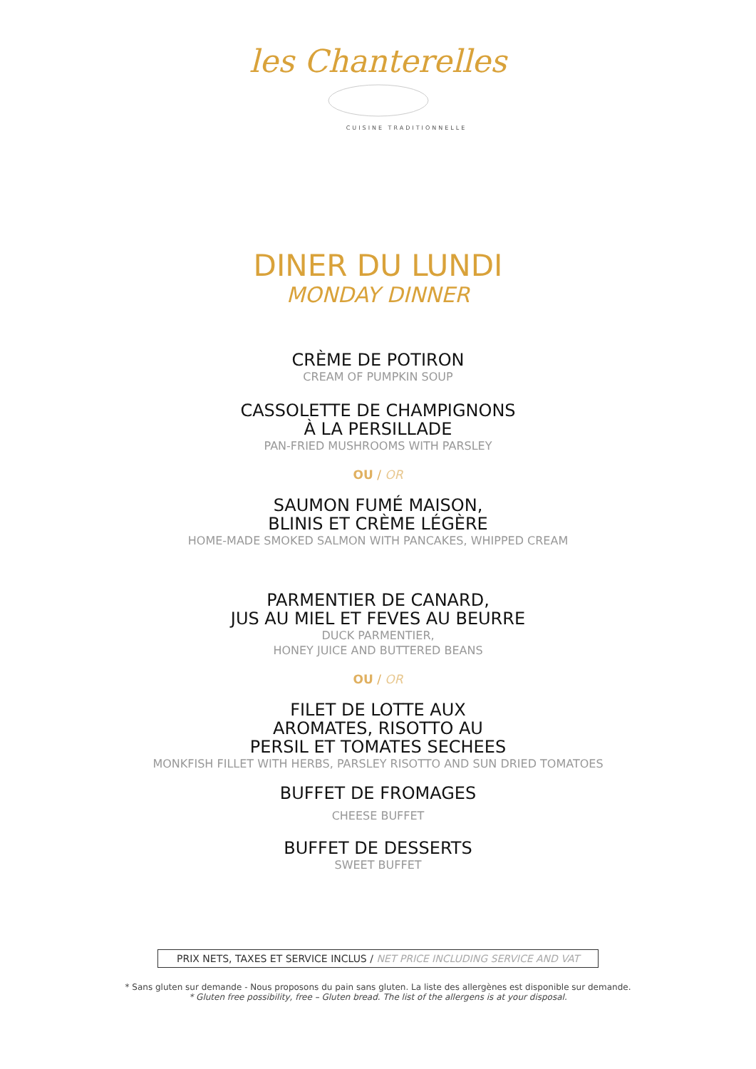les Chanterelles
CUISINE TRADITIONNELLE
DINER DU LUNDI
MONDAY DINNER
CRÈME DE POTIRON
CREAM OF PUMPKIN SOUP
CASSOLETTE DE CHAMPIGNONS
À LA PERSILLADE
PAN-FRIED MUSHROOMS WITH PARSLEY
OU / OR
SAUMON FUMÉ MAISON,
BLINIS ET CRÈME LÉGÈRE
HOME-MADE SMOKED SALMON WITH PANCAKES, WHIPPED CREAM
PARMENTIER DE CANARD,
JUS AU MIEL ET FEVES AU BEURRE
DUCK PARMENTIER,
HONEY JUICE AND BUTTERED BEANS
OU / OR
FILET DE LOTTE AUX
AROMATES, RISOTTO AU
PERSIL ET TOMATES SECHEES
MONKFISH FILLET WITH HERBS, PARSLEY RISOTTO AND SUN DRIED TOMATOES
BUFFET DE FROMAGES
CHEESE BUFFET
BUFFET DE DESSERTS
SWEET BUFFET
PRIX NETS, TAXES ET SERVICE INCLUS / NET PRICE INCLUDING SERVICE AND VAT
* Sans gluten sur demande - Nous proposons du pain sans gluten. La liste des allergènes est disponible sur demande.
* Gluten free possibility, free – Gluten bread. The list of the allergens is at your disposal.